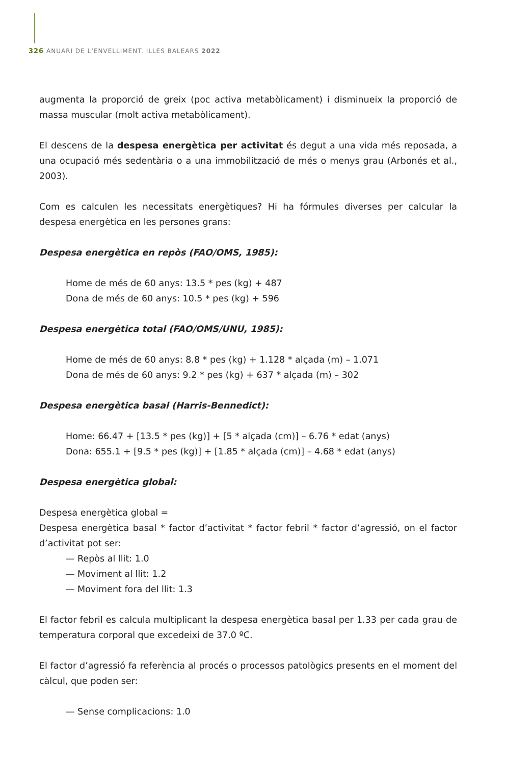326 ANUARI DE L’ENVELLIMENT. ILLES BALEARS 2022
augmenta la proporció de greix (poc activa metabòlicament) i disminueix la proporció de massa muscular (molt activa metabòlicament).
El descens de la despesa energètica per activitat és degut a una vida més reposada, a una ocupació més sedentària o a una immobilització de més o menys grau (Arbonés et al., 2003).
Com es calculen les necessitats energètiques? Hi ha fórmules diverses per calcular la despesa energètica en les persones grans:
Despesa energètica en repòs (FAO/OMS, 1985):
Home de més de 60 anys: 13.5 * pes (kg) + 487
Dona de més de 60 anys: 10.5 * pes (kg) + 596
Despesa energètica total (FAO/OMS/UNU, 1985):
Home de més de 60 anys: 8.8 * pes (kg) + 1.128 * alçada (m) – 1.071
Dona de més de 60 anys: 9.2 * pes (kg) + 637 * alçada (m) – 302
Despesa energètica basal (Harris-Bennedict):
Home: 66.47 + [13.5 * pes (kg)] + [5 * alçada (cm)] – 6.76 * edat (anys)
Dona: 655.1 + [9.5 * pes (kg)] + [1.85 * alçada (cm)] – 4.68 * edat (anys)
Despesa energètica global:
Despesa energètica global =
Despesa energètica basal * factor d’activitat * factor febril * factor d’agressió, on el factor d’activitat pot ser:
— Repòs al llit: 1.0
— Moviment al llit: 1.2
— Moviment fora del llit: 1.3
El factor febril es calcula multiplicant la despesa energètica basal per 1.33 per cada grau de temperatura corporal que excedeixi de 37.0 ºC.
El factor d’agressió fa referència al procés o processos patològics presents en el moment del càlcul, que poden ser:
— Sense complicacions: 1.0